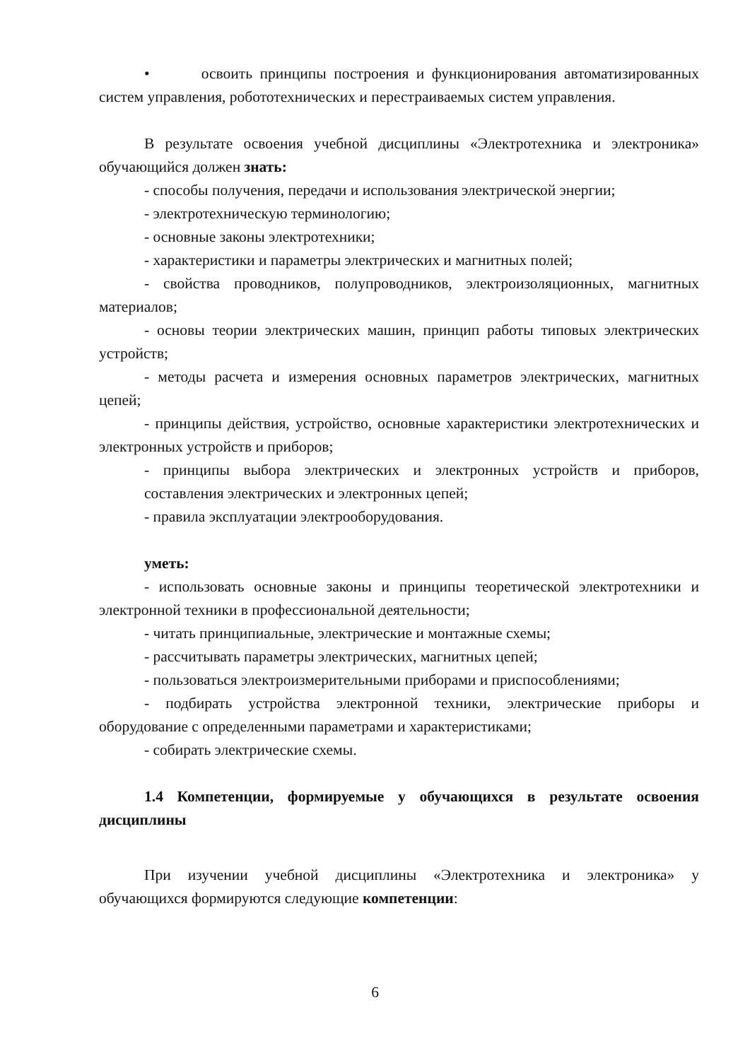• освоить принципы построения и функционирования автоматизированных систем управления, робототехнических и перестраиваемых систем управления.
В результате освоения учебной дисциплины «Электротехника и электроника» обучающийся должен знать:
- способы получения, передачи и использования электрической энергии;
- электротехническую терминологию;
- основные законы электротехники;
- характеристики и параметры электрических и магнитных полей;
- свойства проводников, полупроводников, электроизоляционных, магнитных материалов;
- основы теории электрических машин, принцип работы типовых электрических устройств;
- методы расчета и измерения основных параметров электрических, магнитных цепей;
- принципы действия, устройство, основные характеристики электротехнических и электронных устройств и приборов;
- принципы выбора электрических и электронных устройств и приборов, составления электрических и электронных цепей;
- правила эксплуатации электрооборудования.
уметь:
- использовать основные законы и принципы теоретической электротехники и электронной техники в профессиональной деятельности;
- читать принципиальные, электрические и монтажные схемы;
- рассчитывать параметры электрических, магнитных цепей;
- пользоваться электроизмерительными приборами и приспособлениями;
- подбирать устройства электронной техники, электрические приборы и оборудование с определенными параметрами и характеристиками;
- собирать электрические схемы.
1.4 Компетенции, формируемые у обучающихся в результате освоения дисциплины
При изучении учебной дисциплины «Электротехника и электроника» у обучающихся формируются следующие компетенции:
6